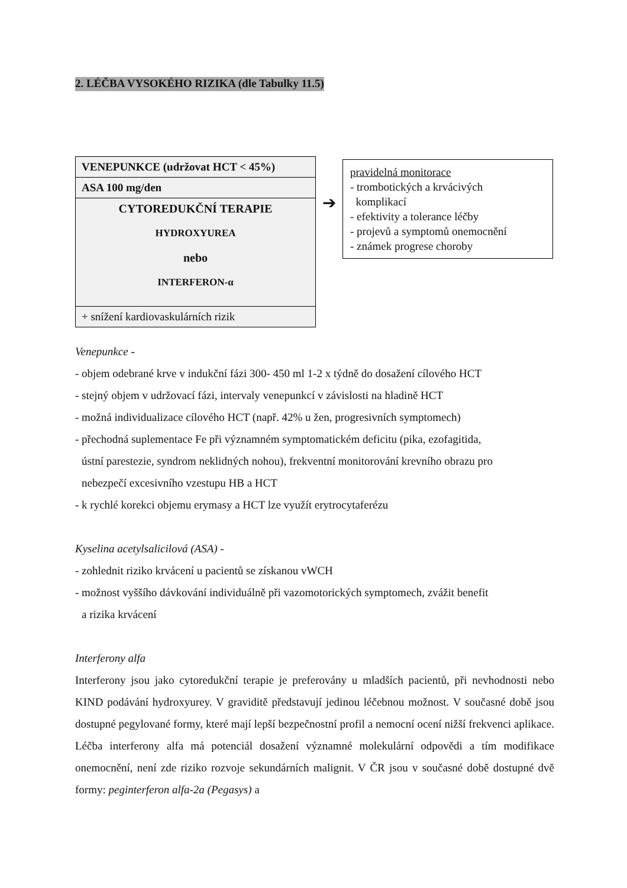2. LÉČBA VYSOKÉHO RIZIKA (dle Tabulky 11.5)
VENEPUNKCE (udržovat HCT < 45%)
ASA 100 mg/den
CYTOREDUKČNÍ TERAPIE
HYDROXYUREA
nebo
INTERFERON-α
+ snížení kardiovaskulárních rizik
➔
pravidelná monitorace
- trombotických a krvácivých
komplikací
- efektivity a tolerance léčby
- projevů a symptomů onemocnění
- známek progrese choroby
Venepunkce -
- objem odebrané krve v indukční fázi 300- 450 ml 1-2 x týdně do dosažení cílového HCT
- stejný objem v udržovací fázi, intervaly venepunkcí v závislosti na hladině HCT
- možná individualizace cílového HCT (např. 42% u žen, progresivních symptomech)
- přechodná suplementace Fe při významném symptomatickém deficitu (pika, ezofagitida,
ústní parestezie, syndrom neklidných nohou), frekventní monitorování krevního obrazu pro
nebezpečí excesivního vzestupu HB a HCT
- k rychlé korekci objemu erymasy a HCT lze využít erytrocytaferézu
Kyselina acetylsalicilová (ASA) -
- zohlednit riziko krvácení u pacientů se získanou vWCH
- možnost vyššího dávkování individuálně při vazomotorických symptomech, zvážit benefit
a rizika krvácení
Interferony alfa
Interferony jsou jako cytoredukční terapie je preferovány u mladších pacientů, při nevhodnosti nebo KIND podávání hydroxyurey. V graviditě představují jedinou léčebnou možnost. V současné době jsou dostupné pegylované formy, které mají lepší bezpečnostní profil a nemocní ocení nižší frekvenci aplikace. Léčba interferony alfa má potenciál dosažení významné molekulární odpovědi a tím modifikace onemocnění, není zde riziko rozvoje sekundárních malignit. V ČR jsou v současné době dostupné dvě formy: peginterferon alfa-2a (Pegasys) a